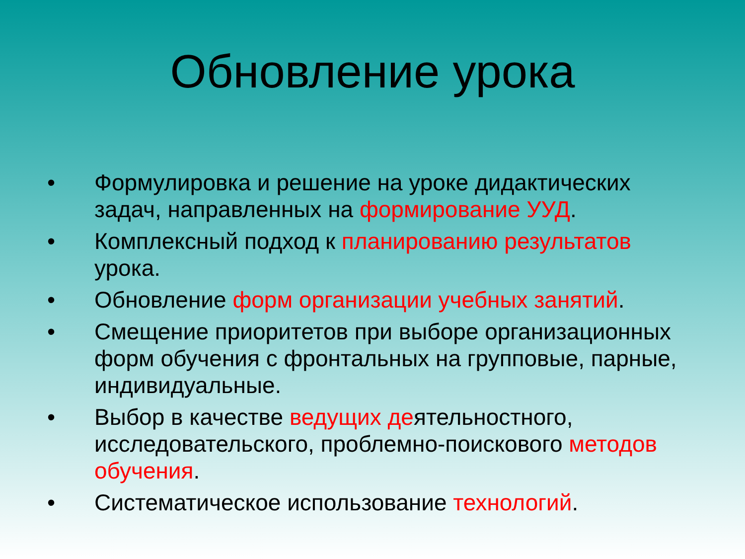Обновление урока
• Формулировка и решение на уроке дидактических задач, направленных на формирование УУД.
• Комплексный подход к планированию результатов урока.
• Обновление форм организации учебных занятий.
• Смещение приоритетов при выборе организационных форм обучения с фронтальных на групповые, парные, индивидуальные.
• Выбор в качестве ведущих деятельностного, исследовательского, проблемно-поискового методов обучения.
• Систематическое использование технологий.